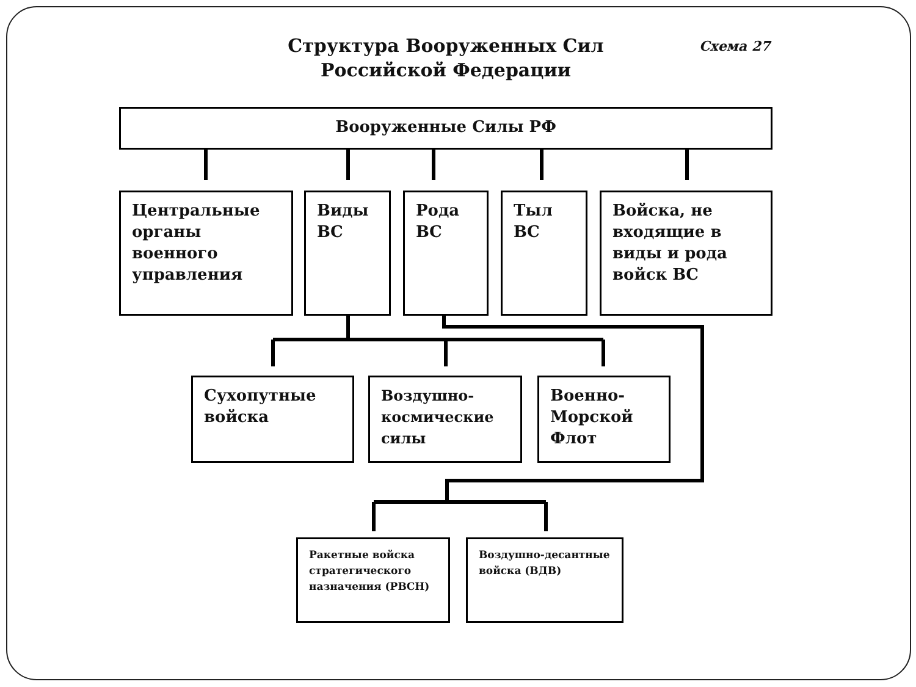Структура Вооруженных Сил
Российской Федерации
Схема 27
Вооруженные Силы РФ
Центральные органы военного управления
Виды ВС Рода ВС Тыл ВС
Войска, не входящие в виды и рода войск ВС
Сухопутные войска
Воздушно-космические силы
Военно-Морской Флот
Ракетные войска стратегического назначения (РВСН)
Воздушно-десантные войска (ВДВ)